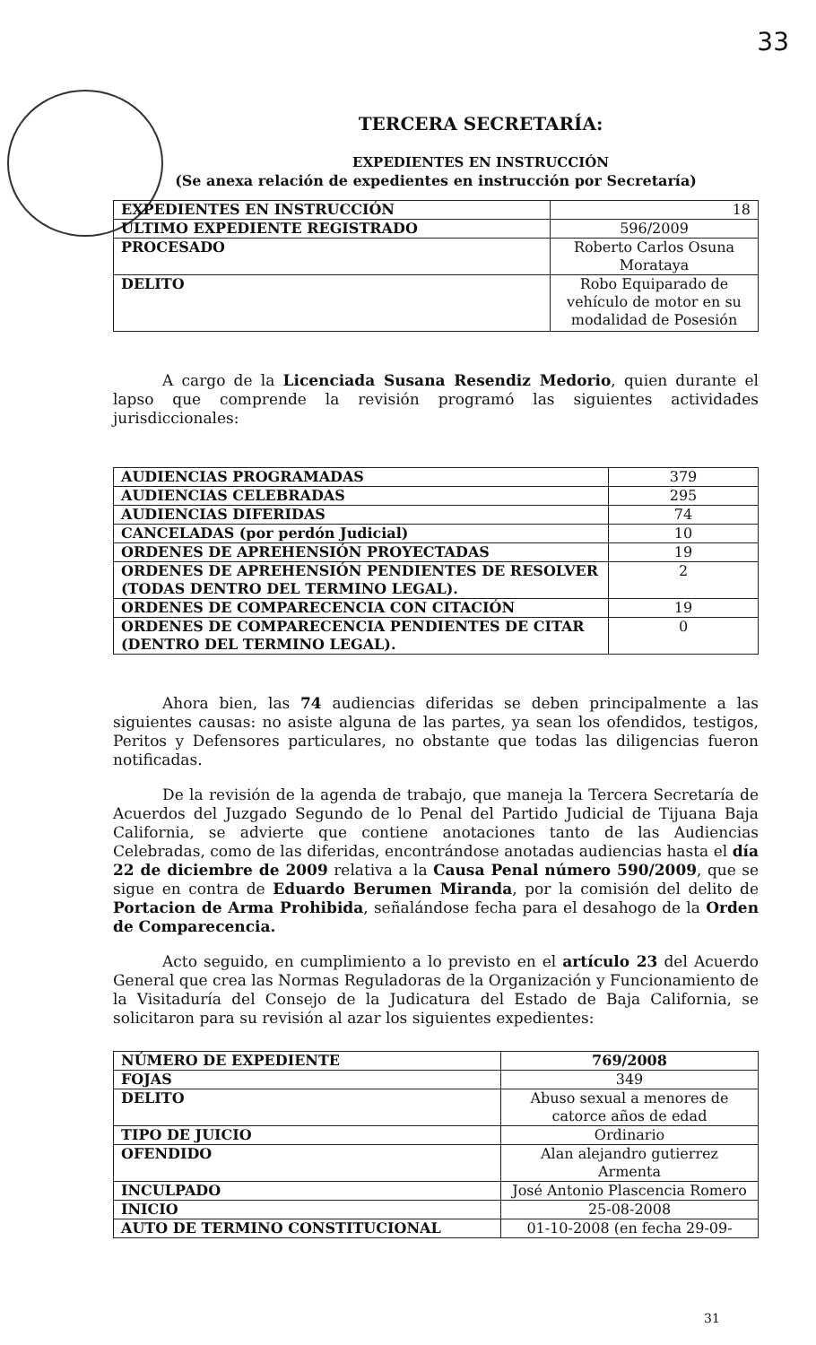33
TERCERA SECRETARÍA:
EXPEDIENTES EN INSTRUCCIÓN
(Se anexa relación de expedientes en instrucción por Secretaría)
| EXPEDIENTES EN INSTRUCCIÓN | 18 |
| ULTIMO EXPEDIENTE REGISTRADO | 596/2009 |
| PROCESADO | Roberto Carlos Osuna Morataya |
| DELITO | Robo Equiparado de vehículo de motor en su modalidad de Posesión |
A cargo de la Licenciada Susana Resendiz Medorio, quien durante el lapso que comprende la revisión programó las siguientes actividades jurisdiccionales:
| AUDIENCIAS PROGRAMADAS | 379 |
| AUDIENCIAS CELEBRADAS | 295 |
| AUDIENCIAS DIFERIDAS | 74 |
| CANCELADAS (por perdón Judicial) | 10 |
| ORDENES DE APREHENSIÓN PROYECTADAS | 19 |
| ORDENES DE APREHENSIÓN PENDIENTES DE RESOLVER (TODAS DENTRO DEL TERMINO LEGAL). | 2 |
| ORDENES DE COMPARECENCIA CON CITACIÓN | 19 |
| ORDENES DE COMPARECENCIA PENDIENTES DE CITAR (DENTRO DEL TERMINO LEGAL). | 0 |
Ahora bien, las 74 audiencias diferidas se deben principalmente a las siguientes causas: no asiste alguna de las partes, ya sean los ofendidos, testigos, Peritos y Defensores particulares, no obstante que todas las diligencias fueron notificadas.
De la revisión de la agenda de trabajo, que maneja la Tercera Secretaría de Acuerdos del Juzgado Segundo de lo Penal del Partido Judicial de Tijuana Baja California, se advierte que contiene anotaciones tanto de las Audiencias Celebradas, como de las diferidas, encontrándose anotadas audiencias hasta el día 22 de diciembre de 2009 relativa a la Causa Penal número 590/2009, que se sigue en contra de Eduardo Berumen Miranda, por la comisión del delito de Portacion de Arma Prohibida, señalándose fecha para el desahogo de la Orden de Comparecencia.
Acto seguido, en cumplimiento a lo previsto en el artículo 23 del Acuerdo General que crea las Normas Reguladoras de la Organización y Funcionamiento de la Visitaduría del Consejo de la Judicatura del Estado de Baja California, se solicitaron para su revisión al azar los siguientes expedientes:
| NÚMERO DE EXPEDIENTE | 769/2008 |
| FOJAS | 349 |
| DELITO | Abuso sexual a menores de catorce años de edad |
| TIPO DE JUICIO | Ordinario |
| OFENDIDO | Alan alejandro gutierrez Armenta |
| INCULPADO | José Antonio Plascencia Romero |
| INICIO | 25-08-2008 |
| AUTO DE TERMINO CONSTITUCIONAL | 01-10-2008 (en fecha 29-09- |
31